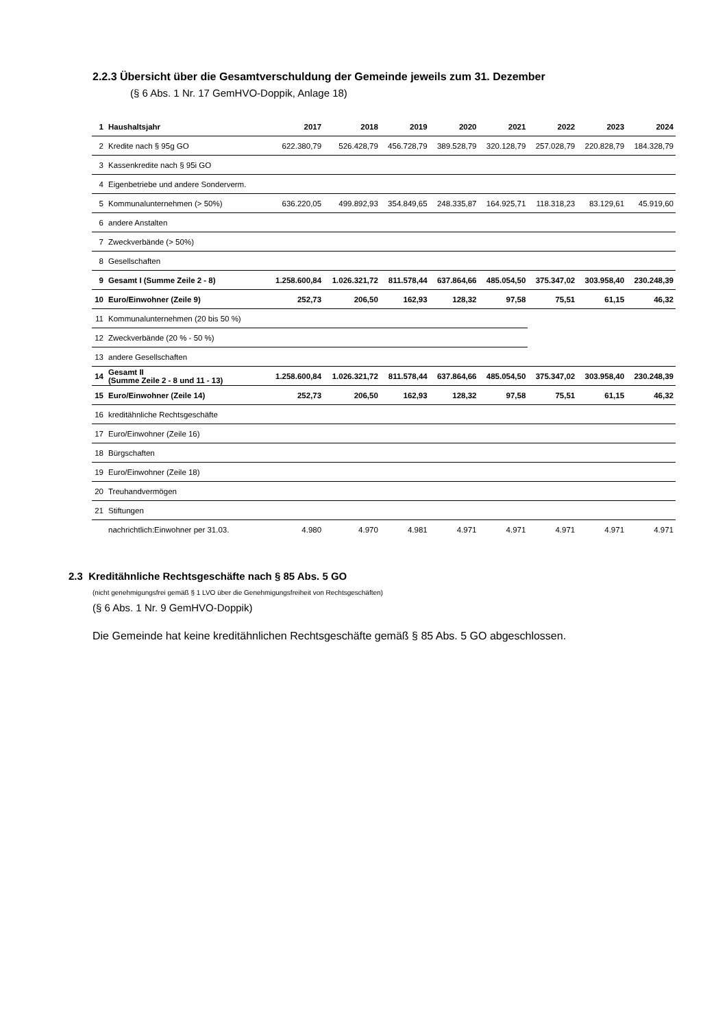2.2.3 Übersicht über die Gesamtverschuldung der Gemeinde jeweils zum 31. Dezember
(§ 6 Abs. 1 Nr. 17 GemHVO-Doppik, Anlage 18)
| 1 | Haushaltsjahr | 2017 | 2018 | 2019 | 2020 | 2021 | 2022 | 2023 | 2024 |
| --- | --- | --- | --- | --- | --- | --- | --- | --- | --- |
| 2 | Kredite nach § 95g GO | 622.380,79 | 526.428,79 | 456.728,79 | 389.528,79 | 320.128,79 | 257.028,79 | 220.828,79 | 184.328,79 |
| 3 | Kassenkredite nach § 95i GO | | | | | | | | |
| 4 | Eigenbetriebe und andere Sonderverm. | | | | | | | | |
| 5 | Kommunalunternehmen (> 50%) | 636.220,05 | 499.892,93 | 354.849,65 | 248.335,87 | 164.925,71 | 118.318,23 | 83.129,61 | 45.919,60 |
| 6 | andere Anstalten | | | | | | | | |
| 7 | Zweckverbände (> 50%) | | | | | | | | |
| 8 | Gesellschaften | | | | | | | | |
| 9 | Gesamt I (Summe Zeile 2 - 8) | 1.258.600,84 | 1.026.321,72 | 811.578,44 | 637.864,66 | 485.054,50 | 375.347,02 | 303.958,40 | 230.248,39 |
| 10 | Euro/Einwohner (Zeile 9) | 252,73 | 206,50 | 162,93 | 128,32 | 97,58 | 75,51 | 61,15 | 46,32 |
| 11 | Kommunalunternehmen (20 bis 50 %) | | | | | | | | |
| 12 | Zweckverbände (20 % - 50 %) | | | | | | | | |
| 13 | andere Gesellschaften | | | | | | | | |
| 14 | Gesamt II (Summe Zeile 2 - 8 und 11 - 13) | 1.258.600,84 | 1.026.321,72 | 811.578,44 | 637.864,66 | 485.054,50 | 375.347,02 | 303.958,40 | 230.248,39 |
| 15 | Euro/Einwohner (Zeile 14) | 252,73 | 206,50 | 162,93 | 128,32 | 97,58 | 75,51 | 61,15 | 46,32 |
| 16 | kreditähnliche Rechtsgeschäfte | | | | | | | | |
| 17 | Euro/Einwohner (Zeile 16) | | | | | | | | |
| 18 | Bürgschaften | | | | | | | | |
| 19 | Euro/Einwohner (Zeile 18) | | | | | | | | |
| 20 | Treuhandvermögen | | | | | | | | |
| 21 | Stiftungen | | | | | | | | |
| | nachrichtlich:Einwohner per 31.03. | 4.980 | 4.970 | 4.981 | 4.971 | 4.971 | 4.971 | 4.971 | 4.971 |
2.3 Kreditähnliche Rechtsgeschäfte nach § 85 Abs. 5 GO
(nicht genehmigungsfrei gemäß § 1 LVO über die Genehmigungsfreiheit von Rechtsgeschäften)
(§ 6 Abs. 1 Nr. 9 GemHVO-Doppik)
Die Gemeinde hat keine kreditähnlichen Rechtsgeschäfte gemäß § 85 Abs. 5 GO abgeschlossen.